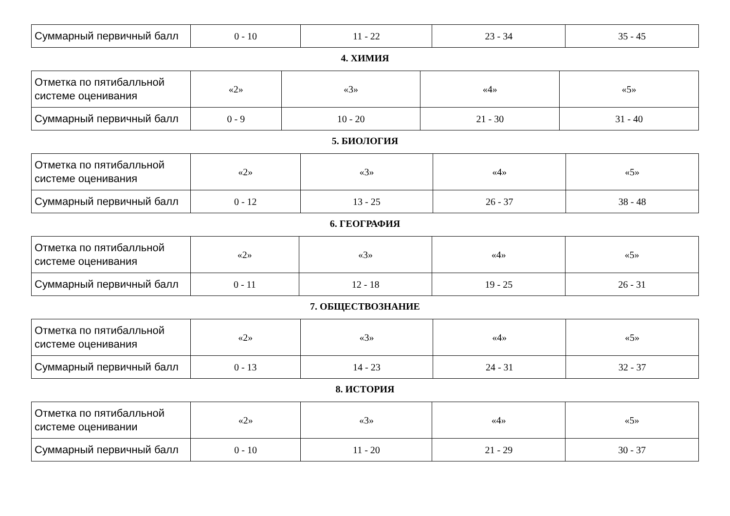| Суммарный первичный балл | 0 - 10 | 11 - 22 | 23 - 34 | 35 - 45 |
4. ХИМИЯ
| Отметка по пятибалльной системе оценивания | «2» | «3» | «4» | «5» |
| Суммарный первичный балл | 0 - 9 | 10 - 20 | 21 - 30 | 31 - 40 |
5. БИОЛОГИЯ
| Отметка по пятибалльной системе оценивания | «2» | «3» | «4» | «5» |
| Суммарный первичный балл | 0 - 12 | 13 - 25 | 26 - 37 | 38 - 48 |
6. ГЕОГРАФИЯ
| Отметка по пятибалльной системе оценивания | «2» | «3» | «4» | «5» |
| Суммарный первичный балл | 0 - 11 | 12 - 18 | 19 - 25 | 26 - 31 |
7. ОБЩЕСТВОЗНАНИЕ
| Отметка по пятибалльной системе оценивания | «2» | «3» | «4» | «5» |
| Суммарный первичный балл | 0 - 13 | 14 - 23 | 24 - 31 | 32 - 37 |
8. ИСТОРИЯ
| Отметка по пятибалльной системе оценивании | «2» | «3» | «4» | «5» |
| Суммарный первичный балл | 0 - 10 | 11 - 20 | 21 - 29 | 30 - 37 |